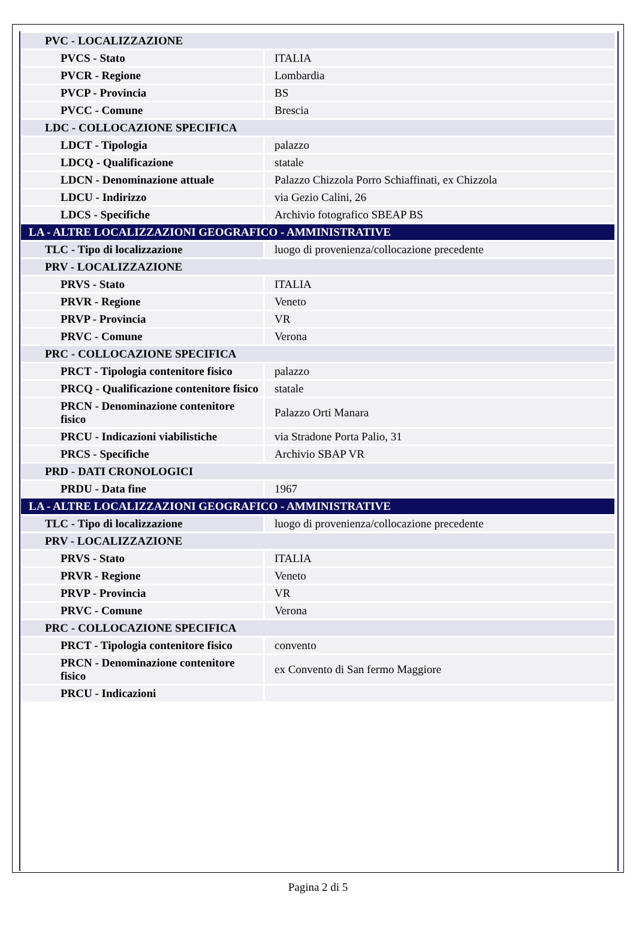| PVC - LOCALIZZAZIONE | |
| PVCS - Stato | ITALIA |
| PVCR - Regione | Lombardia |
| PVCP - Provincia | BS |
| PVCC - Comune | Brescia |
| LDC - COLLOCAZIONE SPECIFICA | |
| LDCT - Tipologia | palazzo |
| LDCQ - Qualificazione | statale |
| LDCN - Denominazione attuale | Palazzo Chizzola Porro Schiaffinati, ex Chizzola |
| LDCU - Indirizzo | via Gezio Calini, 26 |
| LDCS - Specifiche | Archivio fotografico SBEAP BS |
| LA - ALTRE LOCALIZZAZIONI GEOGRAFICO - AMMINISTRATIVE | |
| TLC - Tipo di localizzazione | luogo di provenienza/collocazione precedente |
| PRV - LOCALIZZAZIONE | |
| PRVS - Stato | ITALIA |
| PRVR - Regione | Veneto |
| PRVP - Provincia | VR |
| PRVC - Comune | Verona |
| PRC - COLLOCAZIONE SPECIFICA | |
| PRCT - Tipologia contenitore fisico | palazzo |
| PRCQ - Qualificazione contenitore fisico | statale |
| PRCN - Denominazione contenitore fisico | Palazzo Orti Manara |
| PRCU - Indicazioni viabilistiche | via Stradone Porta Palio, 31 |
| PRCS - Specifiche | Archivio SBAP VR |
| PRD - DATI CRONOLOGICI | |
| PRDU - Data fine | 1967 |
| LA - ALTRE LOCALIZZAZIONI GEOGRAFICO - AMMINISTRATIVE | |
| TLC - Tipo di localizzazione | luogo di provenienza/collocazione precedente |
| PRV - LOCALIZZAZIONE | |
| PRVS - Stato | ITALIA |
| PRVR - Regione | Veneto |
| PRVP - Provincia | VR |
| PRVC - Comune | Verona |
| PRC - COLLOCAZIONE SPECIFICA | |
| PRCT - Tipologia contenitore fisico | convento |
| PRCN - Denominazione contenitore fisico | ex Convento di San fermo Maggiore |
| PRCU - Indicazioni | |
Pagina 2 di 5